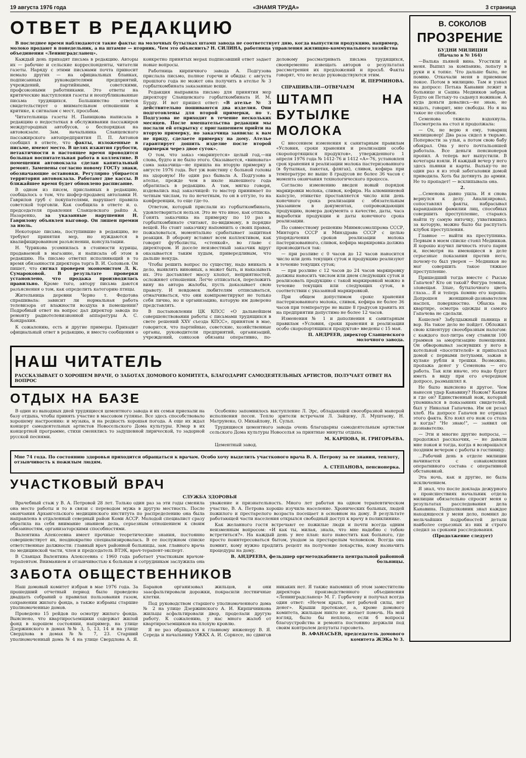19 августа 1976 года «ЗНАМЯ ТРУДА» 3 страница
ОТВЕТ В РЕДАКЦИЮ
В последнее время наблюдаются такие факты: на молочных бутылках штамп завода не соответствует дню, когда выпустили продукцию, например, молоко продают в понедельник, а на штампе — вторник. Чем это объяснить? Н. СИЛИНА, работница управления жилищно-коммунального хозяйства объединения «Ленинградсланец».
Каждый день приходят письма в редакцию. Авторы их — рабочие и сельские корреспонденты, читатели газеты. Наряду с этими письмами почта приносит немало других — на официальных бланках, подписанных руководителями предприятий, учреждений, партийными, советскими, профсоюзными работниками. Это ответы на критические выступления газеты и неопубликованные письма трудящихся. Большинство ответов свидетельствует о внимательном отношении к критике, к сигналам с мест, просьбам.
Читательница газеты Н. Паницкова написала в редакцию о недостатках в обслуживании пассажиров междугородных автобусов, о беспорядках на автовокзале. Зам. начальника Сланцевского пассажирского автопредприятия П. П. Антонов сообщил в ответе, что факты, изложенные в письме, имеют место. В целях изжития грубости, нетактичности в настоящее время проводится большая воспитательная работа в коллективе. В помещении автовокзала сделан капитальный ремонт. Заменены согласно новому ГОСТу знаки, обозначающие остановки. Регулярно убирается территория автовокзала. Работают две кассы. В ближайшее время будет обновлено расписание.
В одном из писем, присланных в редакцию, сообщалось о том, что шофер-продавец автолавки Н. Гаврилов груб с покупателями, нарушает правила советской торговли. Как сообщила в ответе и. о. председателя правления Сланцевского райпо А. Назаренко, за указанные нарушения Н. Гаврилову объявлен выговор. Он лишен премии за июль.
Некоторые письма, поступившие в редакцию, не требуют принятия мер, но нуждаются в квалифицированном разъяснении, консультации.
Н. Чурикова усомнилась в стоимости курицы, продаваемой в магазине, и написала об этом в редакцию. На письмо ответил исполняющий в то время обязанности директора торга В. И. Соловьев. Он пишет, что сигнал проверен экономистом Л. К. Сумароковой. В результате проверки установлено, что продажа производилась правильно. Кроме того, автору письма даются разъяснения о том, как определить категорию птицы.
Жительница деревни Черно т. Федотова спрашивала: зависит ли нормальная работа телевизора от влажности воздуха в помещении? Подробный ответ на вопрос дал директор завода по ремонту радиотелевизионной аппаратуры А. С. Кондрахин.
К сожалению, есть и другие примеры. Приходит официальный ответ в редакцию, и вместо сообщения о конкретно принятых мерах подписавший ответ задает новые вопросы.
Работница кирпичного завода А. Подгузова прислала письмо, полное горечи и обиды: с августа прошлого года не может она получить в ателье № 3 горбыткомбината заказанные вещи.
Редакция направила письмо для принятия мер директору Сланцевского горбыткомбината И. М. Бурду. И вот пришел ответ: «В ателье № 3 действительно пошиваются два изделия. Они подготовлены для второй примерки, но т. Подгузова не приходит в течение нескольких месяцев. После вмешательства редакции мы послали ей открытку с приглашением прийти на вторую примерку, но заказчица заявила: к вам не приду, сделаете примерку на дому. Ателье гарантирует дошить изделие после второй примерки через двое суток».
О том, что заказ «маринуется» целый год,—ни слова, будто и не было этого. Оказывается, «виновата» сама заказчица—не пришла на вторую примерку в августе 1976 года. Вот уж воистину с больной головы на здоровую! Не один раз бывала А. Подгузова в ателье, прежде чем в июле нынешнего года обратилась в редакцию. А там, мягко говоря, издевались над заказчицей: то мастер принимает по четным числам, то по нечетным, то он в отгуле, то на конференции, то еще где-то.
Ответом, который прислали из горбыткомбината, удовлетвориться нельзя. Это не что иное, как отписка. Гонять заказчика на примерку по 10 раз в горбыткомбинате считают, по-видимому, в порядке вещей. Но стоит заказчику напомнить о своих правах, пожаловаться, моментально срабатывает защитная реакция. В оборону вставют всем коллективом, как говорят футболисты, «стенкой», во главе с директором. И доселе неизвестный заказчик вдруг оказывается таким худым, привередливым, что дальше некуда.
Чтобы решить вопрос по существу, надо вникать в дело, выявлять виновных, а может быть, и наказывать их. Это доставляет массу хлопот, неприятностей, осложняет отношения. Легче отписаться, переложить вину на автора жалобы, пусть доказывает свою правоту. И невдомек любителям отписываться, отмалчиваться, что они компрометируют не только себя лично, но и организацию, которую им доверено представлять.
В постановлении ЦК КПСС «О дальнейшем совершенствовании работы с письмами трудящихся в свете решений XXV съезда КПСС», принятом в мае, говорится, что партийные, советские, хозяйственные органы, руководители предприятий, организаций, учреждений, совхозов обязаны оперативно, по-деловому рассматривать письма трудящихся, своевременно извещать авторов о результатах рассмотрения их предложений и просьб. Факты говорят, что не везде руководствуются этим.
И. ПЕРМИНОВА.
СПРАШИВАЛИ—ОТВЕЧАЕМ
ШТАМП НА БУТЫЛКЕ МОЛОКА
С внесением изменения к санитарным правилам «Условия, сроки хранения и реализации особо скоропортящихся продуктов», утвержденного 1 апреля 1976 года № 1412-76 и 1412 «А»-76, установлен срок хранения и реализации молока пастеризованного (в бутылках, пакетах, флягах), сливок, кефира при температуре не выше 8 градусов не более 36 часов с момента окончания технологического процесса.
Согласно изменению введен новый порядок маркировки молока, сливок, кефира. На алюминиевой капсуле, этикетке проставляется число или день конечного срока реализации с обязательным указанием в документах, сопровождающих продукцию, номера документа о качестве, даты, часа выработки продукции и даты конечного срока реализации.
По совместному решению Минмясомолпрома СССР, Минторга СССР и Минздрава СССР с целью упорядочения сроков реализации молока пастеризованного, сливок, кефира маркировка должна производиться так:
— при розливе с 0 часов до 12 часов наносится число или день текущих суток и продукцию реализуют в течение текущих суток;
— при розливе с 12 часов до 24 часов маркировку должны наносить числом или днем следующих суток и реализовать продукцию с такой маркировкой можно в течение текущих или следующих суток, в соответствии с указанной маркировкой.
При общем допустимом сроке хранения пастеризованного молока, сливок, кефира не более 36 часов при температуре не выше 8 градусов хранить их на предприятии допустимо не более 12 часов.
Изменения № 1 и дополнения к санитарным правилам «Условия, сроки хранения и реализации особо скоропортящихся продуктов» введены с 15 мая.
П. АНДРЕЕВ, директор Сланцевского молочного завода.
НАШ ЧИТАТЕЛЬ
РАССКАЗЫВАЕТ О ХОРОШЕМ ВРАЧЕ, О ЗАБОТАХ ДОМОВОГО КОМИТЕТА, БЛАГОДАРИТ САМОДЕЯТЕЛЬНЫХ АРТИСТОВ, ПОЛУЧАЕТ ОТВЕТ НА ВОПРОС
ОТДЫХ НА БАЗЕ
В один из выходных дней трудящиеся цементного завода и их семьи приехали на базу отдыха, чтобы принять участие в массовом гулянье. Все здесь способствовало хорошему настроению: и музыка, и на редкость хорошая погода. А еще их ждал концерт самодеятельных артистов Новосельского Дома культуры. Юмор в их концертной программе, стихи сменялись то задушевной лирической, то задорной русской песнями.
Особенно запомнилось выступление Л. Эрс, обладающей своеобразной манерой исполнения песен. Тепло зрители встречали Л. Зайцеву, Л. Муштаеву, Н. Матрунеко, О. Михайлову, Н. Сульп.
Трудящиеся цементного завода очень благодарны самодеятельным артистам сельского Дома культуры Новоселья за приятные минуты отдыха.
М. КАРПОВА, Н. ГРИГОРЬЕВА.
Цементный завод.
Мне 74 года. По состоянию здоровья приходится обращаться к врачам. Особо хочу выделить участкового врача В. А. Петрову за ее знания, теплоту, отзывчивость к пожилым людям.
А. СТЕПАНОВА, пенсионерка.
УЧАСТКОВЫЙ ВРАЧ
СЛУЖБА ЗДОРОВЬЯ
Врачебный стаж у В. А. Петровой 28 лет. Только один раз за эти годы сменила она место работы и то в связи с переводом мужа в другую местность. После окончания Архангельского медицинского института по распределению она была направлена в отдаленный северный район Коми АССР. Молодой специалист сразу обратила на себя внимание знанием дела, серьезным отношением к своим обязанностям, организаторскими способностями.
Валентина Алексеевна имеет прочные теоретические знания, постоянно совершенствует их, неоднократно специализировалась. В ее послужном списке ответственные должности: главный врач районной больницы, зам. главного врача по медицинской части, член и председатель ВТЭК, врач-терапевт-эксперт.
В Сланцах Валентина Алексеевна с 1960 года работает участковым врачом-терапевтом. Вниманием и отзывчивостью к больным и сотрудникам заслужила она уважение и признательность. Много лет работая на одном терапевтическом участке, В. А. Петрова хорошо изучила население. Хронических больных, людей пожилого и престарелого возраста посещает в основном на дому. В результате работающей части населения открылся свободный доступ к врачу в поликлинике.
Как желанного гостя встречают ее пожилые люди и почти всегда одним неизменным вопросом: «И как ты, милая, знала, что мне надобно с тобою встретиться?». На каждый день у нее план: кого навестить как больного, где просто поинтересоваться бытом, уходом за престарелым человеком. Всегда она помнит, кому нужно продлить рецепт на получение лекарства, кому назначить процедуры на дому.
В. АНДРЕЕВА, фельдшер оргметодкабинета центральной районной больницы.
ЗАБОТА ОБЩЕСТВЕННИКОВ
Наш домовый комитет избран в мае 1976 года. За прошедший отчетный период было проведено двадцать собраний о правилах пользования газом, сохранении жилого фонда, а также избраны старшие уполномоченные домов.
Проведено 15 рейдов по осмотру жилого фонда. Выяснено, что квартиросъемщики содержат жилой фонд в хорошем состоянии, например, на улице Дзержинского в домах №№ 3, 5, 13, 14 и на улице Свердлова в домах №№ 7, 23. Старший уполномоченный дома № 4 на улице Свердлова А. Я. Баранов организовал жильцов, и они заасфальтировали дорожки, покрасили лестничные клетки.
Под руководством старшего уполномоченного дома № 2 на улице Дзержинского А. И. Кирпичникова жильцы асфальтировали двор, проделали другую работу. К сожалению, у нас много жалоб от квартиросъемщиков на плохую кровлю.
Я не раз обращался к главному инженеру В. Я. Середа и начальнику УЖКХ А. И. Соркесе, но сдвигов никаких нет. Я также напомнил об этом заместителю директора производственного объединения «Ленинградсланец» М. Г. Горбачеву и получал всегда один ответ: «Нечем крыть, нет рабочей силы, нет денег». Крыши протекают, а, кроме домового комитета, жильцам никто не желает помочь. На мой взгляд, было бы неплохо, если б вопросы благоустройства и ремонта постоянно держали под своим контролем депутаты горсовета.
В. АФАНАСЬЕВ, председатель домового комитета ЖЭКа № 3.
В. СОКОЛОВ
ПРОЗРЕНИЕ
БУДНИ МИЛИЦИИ
(Начало в № 164)
—Валька пьяней вина. Угостили и меня. Выпил за компанию, лопату в руки и к топке. Что дальше было, не помню. Откачали меня в приемном покое. Потом в милицию. Там и узнал на допросе: Петька Канавин лежит в больнице и Сашка Медников забран. Будто он Петьку-то саданул ножиком. А куда деньги девались—не знаю, не видать, говорит, мне свободы. Но я на такое не способен.
Семенова тяжело вздохнула. Посмотрела на стол и продолжала:
— Ох, не верю я ему, товарищ милиционер! Два раза сидел в тюрьме. Попервости за ульи, а потом свою бабу обокрал. Она у него почтальоншей работала. Все деньги пенсионеров пропил. А теперь вот выпустили. В кочегары взяли. И каждый вечер у него здесь пьянки и карты. Вальку-то не один раз я из этой забегаловки домой приводила. Хоть бы дотянуть до армии. Не то пропадет! — всхлипывала она.
2.
...Семенова давно ушла. И я снова вернулся к делу. Анализировал, сопоставлял факты, набрасывал карандашом фамилии лиц, способных совершить преступление, стараясь найти ту самую ниточку, ухватившись за которую, можно было бы распутать клубок преступления.
Главное — выйти на преступника. Первым в моем списке стоял Медников. Я хорошо изучил личность этого парня и, несмотря на имеющиеся в деле серьезные показания против него, почему-то был уверен — Медников не мог совершить такое тяжкое преступление.
Пришедший тогда вместе с Рысью Гапачев? Кто он такой? Фигура темная, зловещая. Злые, бутылочного цвета глаза... Я и теперь помню его хорошо. Допрошен женщиной-дознавателем наспех, поверхностно. Обыска на квартире, осмотра одежды и самого Гапачева не сделали.
Кошелев? Забулдыжный пьяница и вор. На такое дело не пойдет. Обложил свою клиентуру своеобразным налогом: с каждого пол-литра ему ставили 100 граммов за амортизацию помещения. Он обворовывал заснувших у него в котельной «посетителей» и приползал домой с первыми петухами, зажав в кулаке рубли и трешки. Возможно, пропажа денег у Семенова — его работа. Так или иначе, это надо будет иметь в виду при его очередном допросе, размышлял я.
Не было выяснено и другое. Чем нанесен удар Канавину? Ножом? Каким и где он? Единственный нож, который упоминался в показаниях свидетелей, был у Николая Гапачева. Им он резал хлеб. На допросе Гапачев не отрицал этого факта. Кто взял его нож со стола и когда? "Не знаю!", — заявил он дознавателю.
— Эти и многие другие вопросы, — продолжал рассказчик, — не давали мне покоя и тогда, когда я возвращался поздним вечером с работы в гостиницу.
...Рабочий день в отделе милиции начинается с ознакомления оперативного состава с оперативной обстановкой.
Эта ночь, как и другие, не была исключением.
Я знал, что после доклада дежурного о происшествиях начальник отдела милиции обязательно спросит меня о результатах расследования дела Канавина. Подполковник знал каждое находящееся у меня дело, помнил до мельчайших подробностей детали наиболее серьезных из них и строго следил за сроками расследования.
(Продолжение следует)